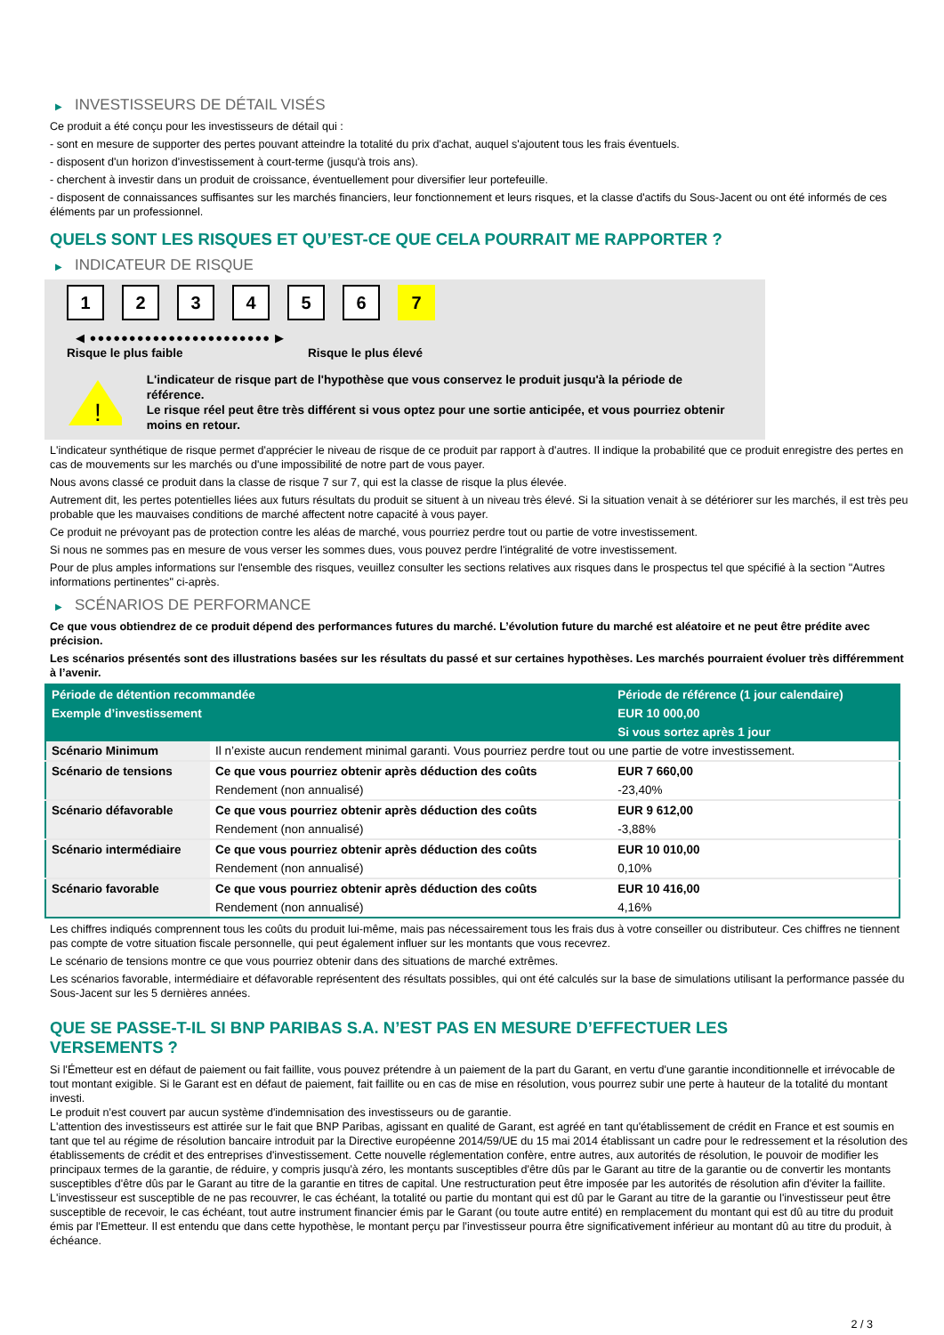▶ INVESTISSEURS DE DÉTAIL VISÉS
Ce produit a été conçu pour les investisseurs de détail qui :
- sont en mesure de supporter des pertes pouvant atteindre la totalité du prix d'achat, auquel s'ajoutent tous les frais éventuels.
- disposent d'un horizon d'investissement à court-terme (jusqu'à trois ans).
- cherchent à investir dans un produit de croissance, éventuellement pour diversifier leur portefeuille.
- disposent de connaissances suffisantes sur les marchés financiers, leur fonctionnement et leurs risques, et la classe d'actifs du Sous-Jacent ou ont été informés de ces éléments par un professionnel.
QUELS SONT LES RISQUES ET QU’EST-CE QUE CELA POURRAIT ME RAPPORTER ?
▶ INDICATEUR DE RISQUE
1 2 3 4 5 6 7
◀ ●●●●●●●●●●●●●●●●●●●●●●● ▶
Risque le plus faible Risque le plus élevé
!
L'indicateur de risque part de l'hypothèse que vous conservez le produit jusqu'à la période de référence.
Le risque réel peut être très différent si vous optez pour une sortie anticipée, et vous pourriez obtenir moins en retour.
L'indicateur synthétique de risque permet d'apprécier le niveau de risque de ce produit par rapport à d'autres. Il indique la probabilité que ce produit enregistre des pertes en cas de mouvements sur les marchés ou d'une impossibilité de notre part de vous payer.
Nous avons classé ce produit dans la classe de risque 7 sur 7, qui est la classe de risque la plus élevée.
Autrement dit, les pertes potentielles liées aux futurs résultats du produit se situent à un niveau très élevé. Si la situation venait à se détériorer sur les marchés, il est très peu probable que les mauvaises conditions de marché affectent notre capacité à vous payer.
Ce produit ne prévoyant pas de protection contre les aléas de marché, vous pourriez perdre tout ou partie de votre investissement.
Si nous ne sommes pas en mesure de vous verser les sommes dues, vous pouvez perdre l'intégralité de votre investissement.
Pour de plus amples informations sur l'ensemble des risques, veuillez consulter les sections relatives aux risques dans le prospectus tel que spécifié à la section "Autres informations pertinentes" ci-après.
▶ SCÉNARIOS DE PERFORMANCE
Ce que vous obtiendrez de ce produit dépend des performances futures du marché. L’évolution future du marché est aléatoire et ne peut être prédite avec précision.
Les scénarios présentés sont des illustrations basées sur les résultats du passé et sur certaines hypothèses. Les marchés pourraient évoluer très différemment à l’avenir.
| Période de détention recommandée | | Période de référence (1 jour calendaire) |
| --- | --- | --- |
| Exemple d’investissement | | EUR 10 000,00 |
| | | Si vous sortez après 1 jour |
| Scénario Minimum | Il n’existe aucun rendement minimal garanti. Vous pourriez perdre tout ou une partie de votre investissement. | |
| Scénario de tensions | Ce que vous pourriez obtenir après déduction des coûts | EUR 7 660,00 |
| | Rendement (non annualisé) | -23,40% |
| Scénario défavorable | Ce que vous pourriez obtenir après déduction des coûts | EUR 9 612,00 |
| | Rendement (non annualisé) | -3,88% |
| Scénario intermédiaire | Ce que vous pourriez obtenir après déduction des coûts | EUR 10 010,00 |
| | Rendement (non annualisé) | 0,10% |
| Scénario favorable | Ce que vous pourriez obtenir après déduction des coûts | EUR 10 416,00 |
| | Rendement (non annualisé) | 4,16% |
Les chiffres indiqués comprennent tous les coûts du produit lui-même, mais pas nécessairement tous les frais dus à votre conseiller ou distributeur. Ces chiffres ne tiennent pas compte de votre situation fiscale personnelle, qui peut également influer sur les montants que vous recevrez.
Le scénario de tensions montre ce que vous pourriez obtenir dans des situations de marché extrêmes.
Les scénarios favorable, intermédiaire et défavorable représentent des résultats possibles, qui ont été calculés sur la base de simulations utilisant la performance passée du Sous-Jacent sur les 5 dernières années.
QUE SE PASSE-T-IL SI BNP PARIBAS S.A. N’EST PAS EN MESURE D’EFFECTUER LES
VERSEMENTS ?
Si l'Émetteur est en défaut de paiement ou fait faillite, vous pouvez prétendre à un paiement de la part du Garant, en vertu d'une garantie inconditionnelle et irrévocable de tout montant exigible. Si le Garant est en défaut de paiement, fait faillite ou en cas de mise en résolution, vous pourrez subir une perte à hauteur de la totalité du montant investi.
Le produit n'est couvert par aucun système d'indemnisation des investisseurs ou de garantie.
L'attention des investisseurs est attirée sur le fait que BNP Paribas, agissant en qualité de Garant, est agréé en tant qu'établissement de crédit en France et est soumis en tant que tel au régime de résolution bancaire introduit par la Directive européenne 2014/59/UE du 15 mai 2014 établissant un cadre pour le redressement et la résolution des établissements de crédit et des entreprises d'investissement. Cette nouvelle réglementation confère, entre autres, aux autorités de résolution, le pouvoir de modifier les principaux termes de la garantie, de réduire, y compris jusqu'à zéro, les montants susceptibles d'être dûs par le Garant au titre de la garantie ou de convertir les montants susceptibles d'être dûs par le Garant au titre de la garantie en titres de capital. Une restructuration peut être imposée par les autorités de résolution afin d'éviter la faillite. L'investisseur est susceptible de ne pas recouvrer, le cas échéant, la totalité ou partie du montant qui est dû par le Garant au titre de la garantie ou l'investisseur peut être susceptible de recevoir, le cas échéant, tout autre instrument financier émis par le Garant (ou toute autre entité) en remplacement du montant qui est dû au titre du produit émis par l'Emetteur. Il est entendu que dans cette hypothèse, le montant perçu par l'investisseur pourra être significativement inférieur au montant dû au titre du produit, à échéance.
2 / 3